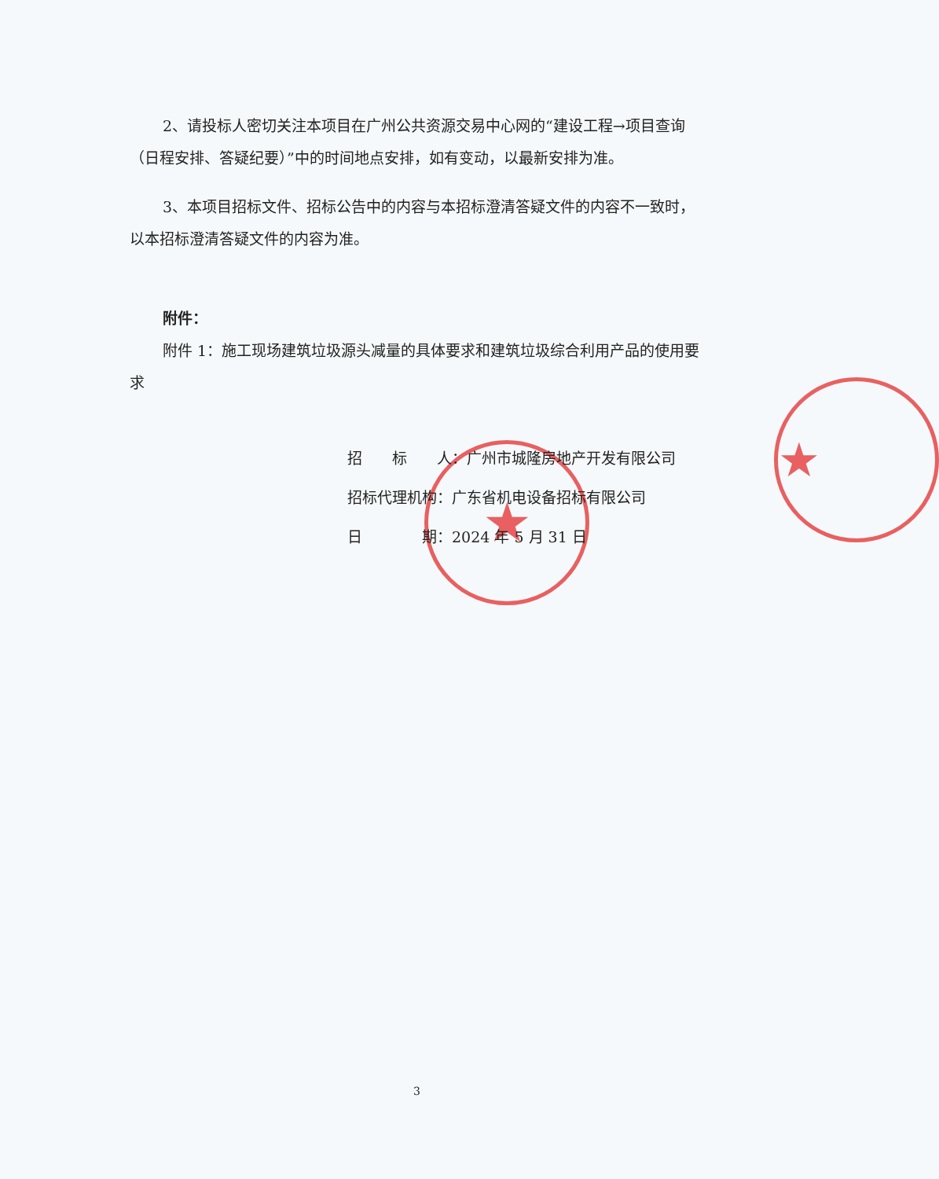★
★
2、请投标人密切关注本项目在广州公共资源交易中心网的“建设工程→项目查询（日程安排、答疑纪要）”中的时间地点安排，如有变动，以最新安排为准。
3、本项目招标文件、招标公告中的内容与本招标澄清答疑文件的内容不一致时，以本招标澄清答疑文件的内容为准。
附件：
附件 1：施工现场建筑垃圾源头减量的具体要求和建筑垃圾综合利用产品的使用要求
招  标  人：广州市城隆房地产开发有限公司
招标代理机构：广东省机电设备招标有限公司
日    期：2024 年 5 月 31 日
3